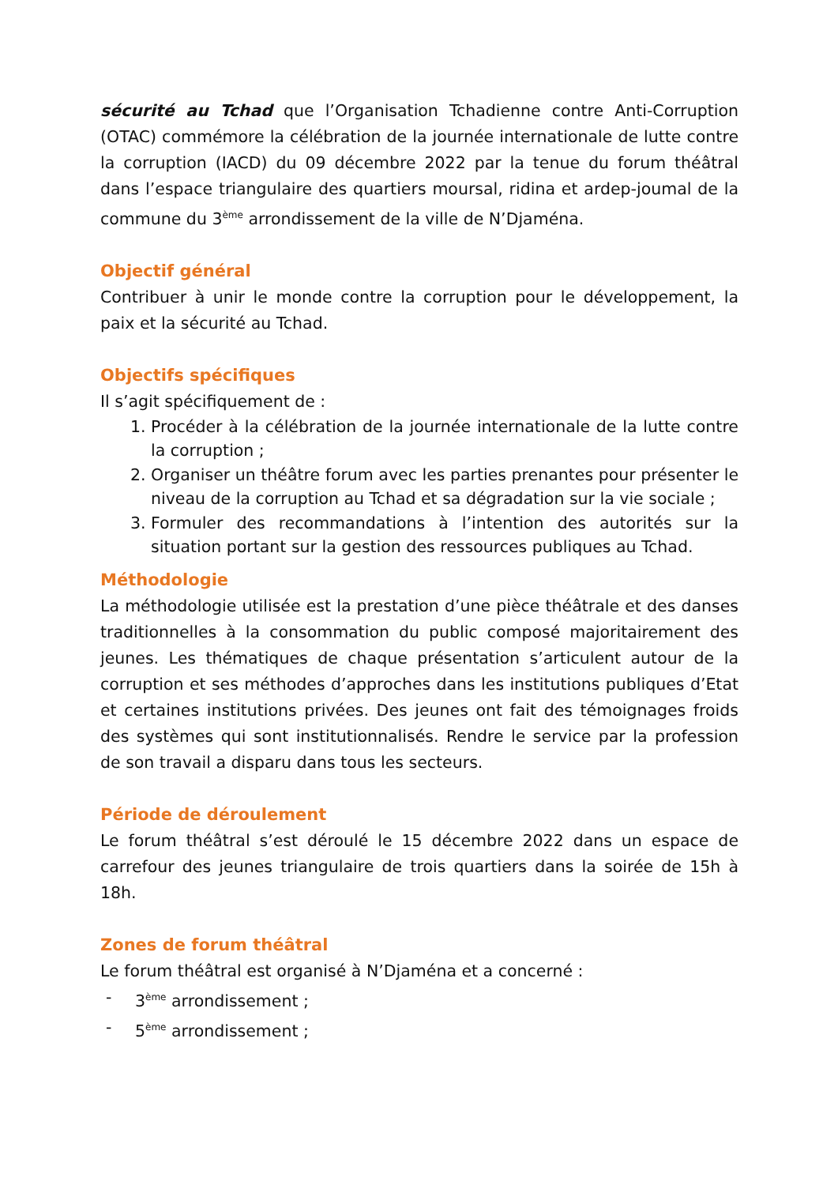sécurité au Tchad que l’Organisation Tchadienne contre Anti-Corruption (OTAC) commémore la célébration de la journée internationale de lutte contre la corruption (IACD) du 09 décembre 2022 par la tenue du forum théâtral dans l’espace triangulaire des quartiers moursal, ridina et ardep-joumal de la commune du 3<sup>ème</sup> arrondissement de la ville de N’Djaména.
Objectif général
Contribuer à unir le monde contre la corruption pour le développement, la paix et la sécurité au Tchad.
Objectifs spécifiques
Il s’agit spécifiquement de :
1. Procéder à la célébration de la journée internationale de la lutte contre la corruption ;
2. Organiser un théâtre forum avec les parties prenantes pour présenter le niveau de la corruption au Tchad et sa dégradation sur la vie sociale ;
3. Formuler des recommandations à l’intention des autorités sur la situation portant sur la gestion des ressources publiques au Tchad.
Méthodologie
La méthodologie utilisée est la prestation d’une pièce théâtrale et des danses traditionnelles à la consommation du public composé majoritairement des jeunes. Les thématiques de chaque présentation s’articulent autour de la corruption et ses méthodes d’approches dans les institutions publiques d’Etat et certaines institutions privées. Des jeunes ont fait des témoignages froids des systèmes qui sont institutionnalisés. Rendre le service par la profession de son travail a disparu dans tous les secteurs.
Période de déroulement
Le forum théâtral s’est déroulé le 15 décembre 2022 dans un espace de carrefour des jeunes triangulaire de trois quartiers dans la soirée de 15h à 18h.
Zones de forum théâtral
Le forum théâtral est organisé à N’Djaména et a concerné :
- 3<sup>ème</sup> arrondissement ;
- 5<sup>ème</sup> arrondissement ;